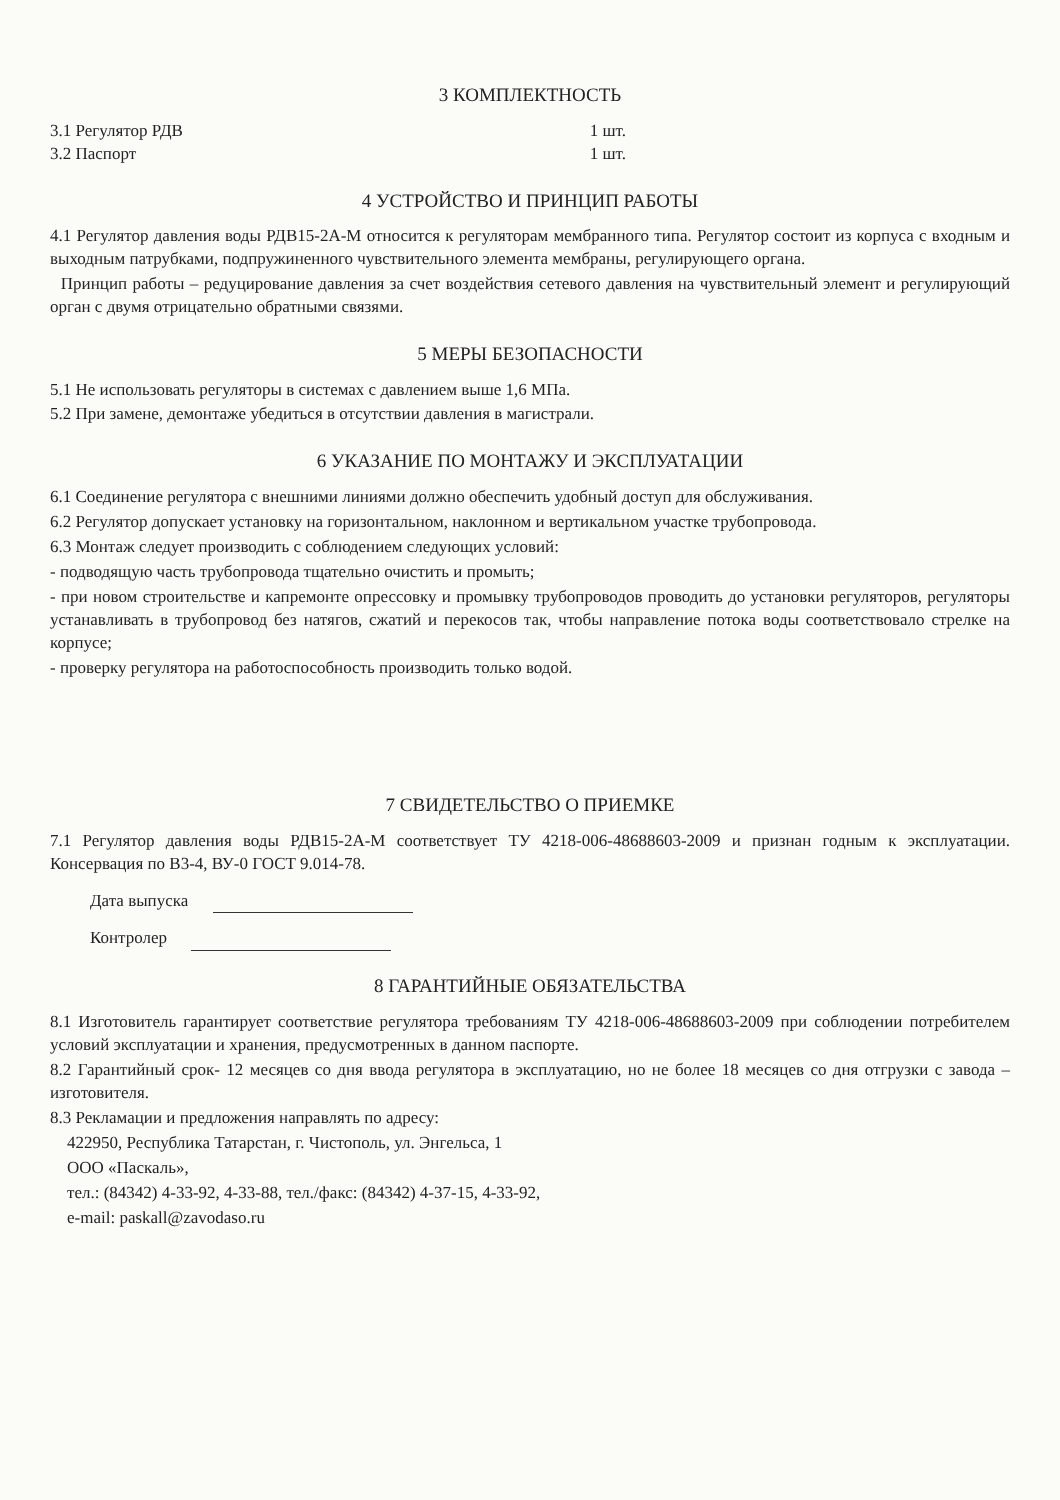3 КОМПЛЕКТНОСТЬ
3.1 Регулятор РДВ 1 шт.
3.2 Паспорт 1 шт.
4 УСТРОЙСТВО И ПРИНЦИП РАБОТЫ
4.1 Регулятор давления воды РДВ15-2А-М относится к регуляторам мембранного типа. Регулятор состоит из корпуса с входным и выходным патрубками, подпружиненного чувствительного элемента мембраны, регулирующего органа.
Принцип работы – редуцирование давления за счет воздействия сетевого давления на чувствительный элемент и регулирующий орган с двумя отрицательно обратными связями.
5 МЕРЫ БЕЗОПАСНОСТИ
5.1 Не использовать регуляторы в системах с давлением выше 1,6 МПа.
5.2 При замене, демонтаже убедиться в отсутствии давления в магистрали.
6 УКАЗАНИЕ ПО МОНТАЖУ И ЭКСПЛУАТАЦИИ
6.1 Соединение регулятора с внешними линиями должно обеспечить удобный доступ для обслуживания.
6.2 Регулятор допускает установку на горизонтальном, наклонном и вертикальном участке трубопровода.
6.3 Монтаж следует производить с соблюдением следующих условий:
- подводящую часть трубопровода тщательно очистить и промыть;
- при новом строительстве и капремонте опрессовку и промывку трубопроводов проводить до установки регуляторов, регуляторы устанавливать в трубопровод без натягов, сжатий и перекосов так, чтобы направление потока воды соответствовало стрелке на корпусе;
- проверку регулятора на работоспособность производить только водой.
7 СВИДЕТЕЛЬСТВО О ПРИЕМКЕ
7.1 Регулятор давления воды РДВ15-2А-М соответствует ТУ 4218-006-48688603-2009 и признан годным к эксплуатации. Консервация по В3-4, ВУ-0 ГОСТ 9.014-78.
Дата выпуска
Контролер
8 ГАРАНТИЙНЫЕ ОБЯЗАТЕЛЬСТВА
8.1 Изготовитель гарантирует соответствие регулятора требованиям ТУ 4218-006-48688603-2009 при соблюдении потребителем условий эксплуатации и хранения, предусмотренных в данном паспорте.
8.2 Гарантийный срок- 12 месяцев со дня ввода регулятора в эксплуатацию, но не более 18 месяцев со дня отгрузки с завода – изготовителя.
8.3 Рекламации и предложения направлять по адресу:
422950, Республика Татарстан, г. Чистополь, ул. Энгельса, 1
ООО «Паскаль»,
тел.: (84342) 4-33-92, 4-33-88, тел./факс: (84342) 4-37-15, 4-33-92,
e-mail: paskall@zavodaso.ru